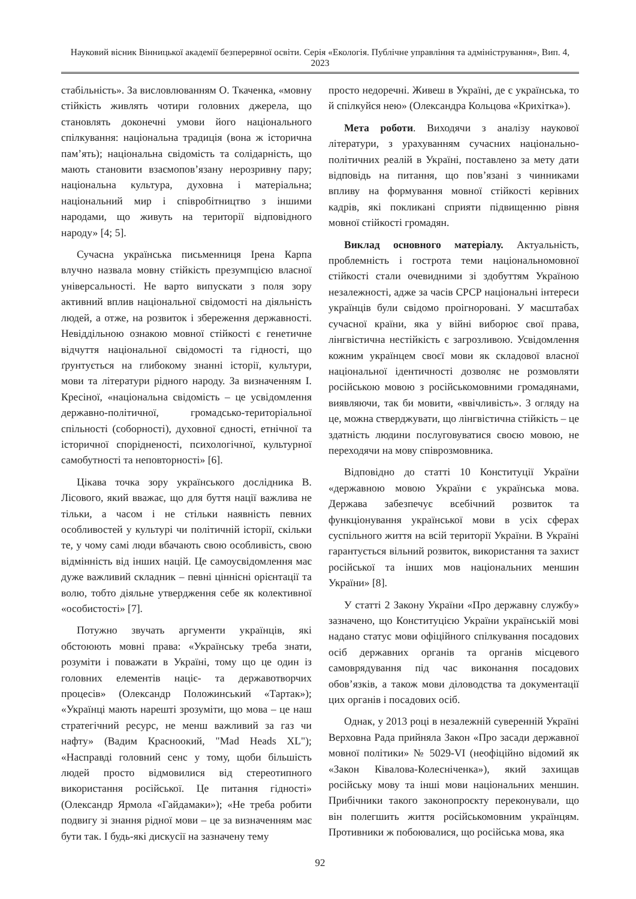Науковий вісник Вінницької академії безперервної освіти. Серія «Екологія. Публічне управління та адміністрування», Вип. 4, 2023
стабільність». За висловлюванням О. Ткаченка, «мовну стійкість живлять чотири головних джерела, що становлять доконечні умови його національного спілкування: національна традиція (вона ж історична пам’ять); національна свідомість та солідарність, що мають становити взаємопов’язану нерозривну пару; національна культура, духовна і матеріальна; національний мир і співробітництво з іншими народами, що живуть на території відповідного народу» [4; 5].
Сучасна українська письменниця Ірена Карпа влучно назвала мовну стійкість презумпцією власної універсальності. Не варто випускати з поля зору активний вплив національної свідомості на діяльність людей, а отже, на розвиток і збереження державності. Невіддільною ознакою мовної стійкості є генетичне відчуття національної свідомості та гідності, що ґрунтується на глибокому знанні історії, культури, мови та літератури рідного народу. За визначенням І. Кресіної, «національна свідомість – це усвідомлення державно-політичної, громадсько-територіальної спільності (соборності), духовної єдності, етнічної та історичної спорідненості, психологічної, культурної самобутності та неповторності» [6].
Цікава точка зору українського дослідника В. Лісового, який вважає, що для буття нації важлива не тільки, а часом і не стільки наявність певних особливостей у культурі чи політичній історії, скільки те, у чому самі люди вбачають свою особливість, свою відмінність від інших націй. Це самоусвідомлення має дуже важливий складник – певні ціннісні орієнтації та волю, тобто діяльне утвердження себе як колективної «особистості» [7].
Потужно звучать аргументи українців, які обстоюють мовні права: «Українську треба знати, розуміти і поважати в Україні, тому що це один із головних елементів націє- та державотворчих процесів» (Олександр Положинський «Тартак»); «Українці мають нарешті зрозуміти, що мова – це наш стратегічний ресурс, не менш важливий за газ чи нафту» (Вадим Красноокий, "Mad Heads XL"); «Насправді головний сенс у тому, щоби більшість людей просто відмовилися від стереотипного використання російської. Це питання гідності» (Олександр Ярмола «Гайдамаки»); «Не треба робити подвигу зі знання рідної мови – це за визначенням має бути так. І будь-які дискусії на зазначену тему
просто недоречні. Живеш в Україні, де є українська, то й спілкуйся нею» (Олександра Кольцова «Крихітка»).
Мета роботи. Виходячи з аналізу наукової літератури, з урахуванням сучасних національно-політичних реалій в Україні, поставлено за мету дати відповідь на питання, що пов’язані з чинниками впливу на формування мовної стійкості керівних кадрів, які покликані сприяти підвищенню рівня мовної стійкості громадян.
Виклад основного матеріалу. Актуальність, проблемність і гострота теми національномовної стійкості стали очевидними зі здобуттям Україною незалежності, адже за часів СРСР національні інтереси українців були свідомо проігноровані. У масштабах сучасної країни, яка у війні виборює свої права, лінгвістична нестійкість є загрозливою. Усвідомлення кожним українцем своєї мови як складової власної національної ідентичності дозволяє не розмовляти російською мовою з російськомовними громадянами, виявляючи, так би мовити, «ввічливість». З огляду на це, можна стверджувати, що лінгвістична стійкість – це здатність людини послуговуватися своєю мовою, не переходячи на мову співрозмовника.
Відповідно до статті 10 Конституції України «державною мовою України є українська мова. Держава забезпечує всебічний розвиток та функціонування української мови в усіх сферах суспільного життя на всій території України. В Україні гарантується вільний розвиток, використання та захист російської та інших мов національних меншин України» [8].
У статті 2 Закону України «Про державну службу» зазначено, що Конституцією України українській мові надано статус мови офіційного спілкування посадових осіб державних органів та органів місцевого самоврядування під час виконання посадових обов’язків, а також мови діловодства та документації цих органів і посадових осіб.
Однак, у 2013 році в незалежній суверенній Україні Верховна Рада прийняла Закон «Про засади державної мовної політики» № 5029-VI (неофіційно відомий як «Закон Ківалова-Колесніченка»), який захищав російську мову та інші мови національних меншин. Прибічники такого законопроєкту переконували, що він полегшить життя російськомовним українцям. Противники ж побоювалися, що російська мова, яка
92